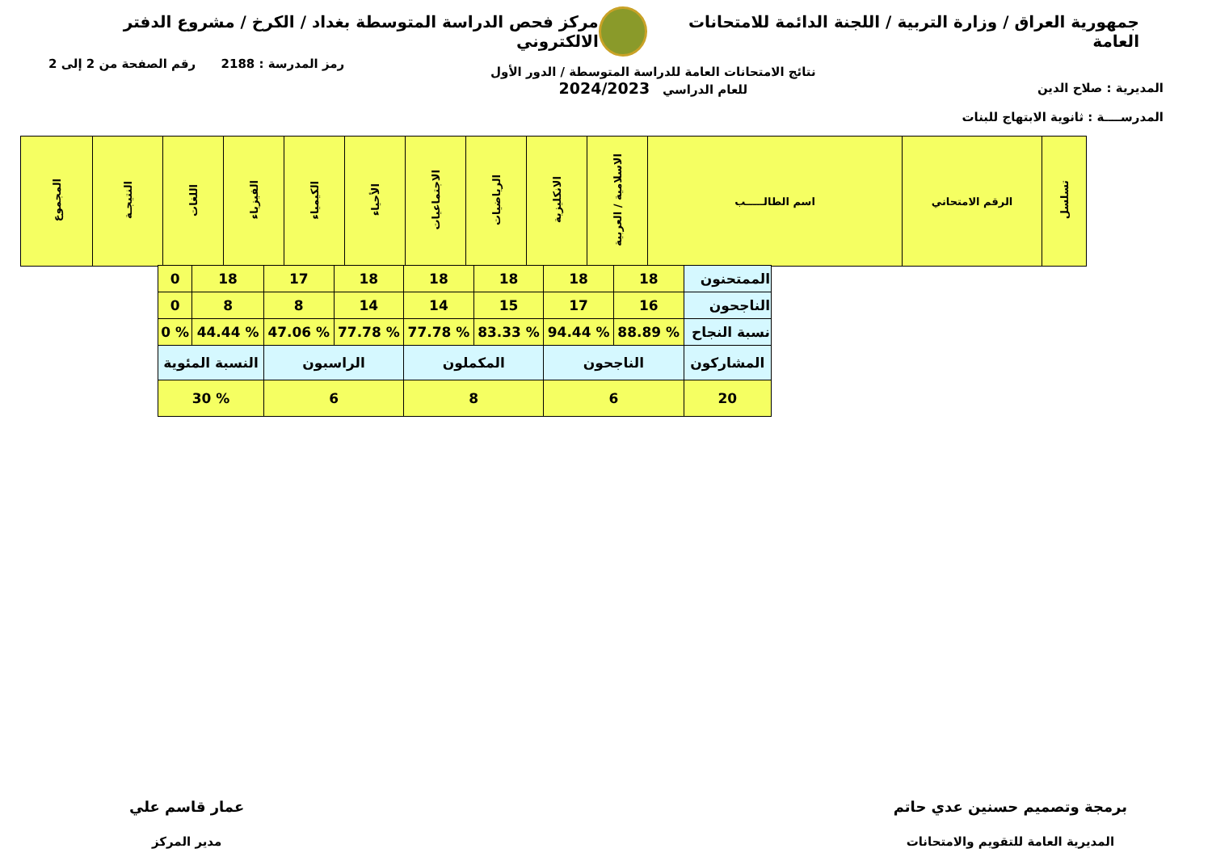جمهورية العراق / وزارة التربية / اللجنة الدائمة للامتحانات العامة
مركز فحص الدراسة المتوسطة بغداد / الكرخ / مشروع الدفتر الالكتروني
المديرية : صلاح الدين
المدرســــة : ثانوية الابتهاج للبنات
نتائج الامتحانات العامة للدراسة المتوسطة / الدور الأول
للعام الدراسي 2024/2023
رمز المدرسة : 2188 رقم الصفحة من 2 إلى 2
| تسلسل | الرقم الامتحاني | اسم الطالـــــب | الاسلامية / العربية | الانكليزية | الرياضيات | الاجتماعيات | الأحياء | الكيمياء | الفيزياء | اللغات | النتيجـة | المجموع |
| --- | --- | --- | --- | --- | --- | --- | --- | --- | --- | --- | --- | --- |
| الممتحنون | 18 | 18 | 18 | 18 | 18 | 17 | 18 | 0 |
| الناجحون | 16 | 17 | 15 | 14 | 14 | 8 | 8 | 0 |
| نسبة النجاح | % 88.89 | % 94.44 | % 83.33 | % 77.78 | % 77.78 | % 47.06 | % 44.44 | % 0 |
| المشاركون | الناجحون | | المكملون | | الراسبون | | النسبة المئوية | |
| 20 | 6 | | 8 | | 6 | | % 30 | |
برمجة وتصميم حسنين عدي حاتم
المديرية العامة للتقويم والامتحانات
عمار قاسم علي
مدير المركز